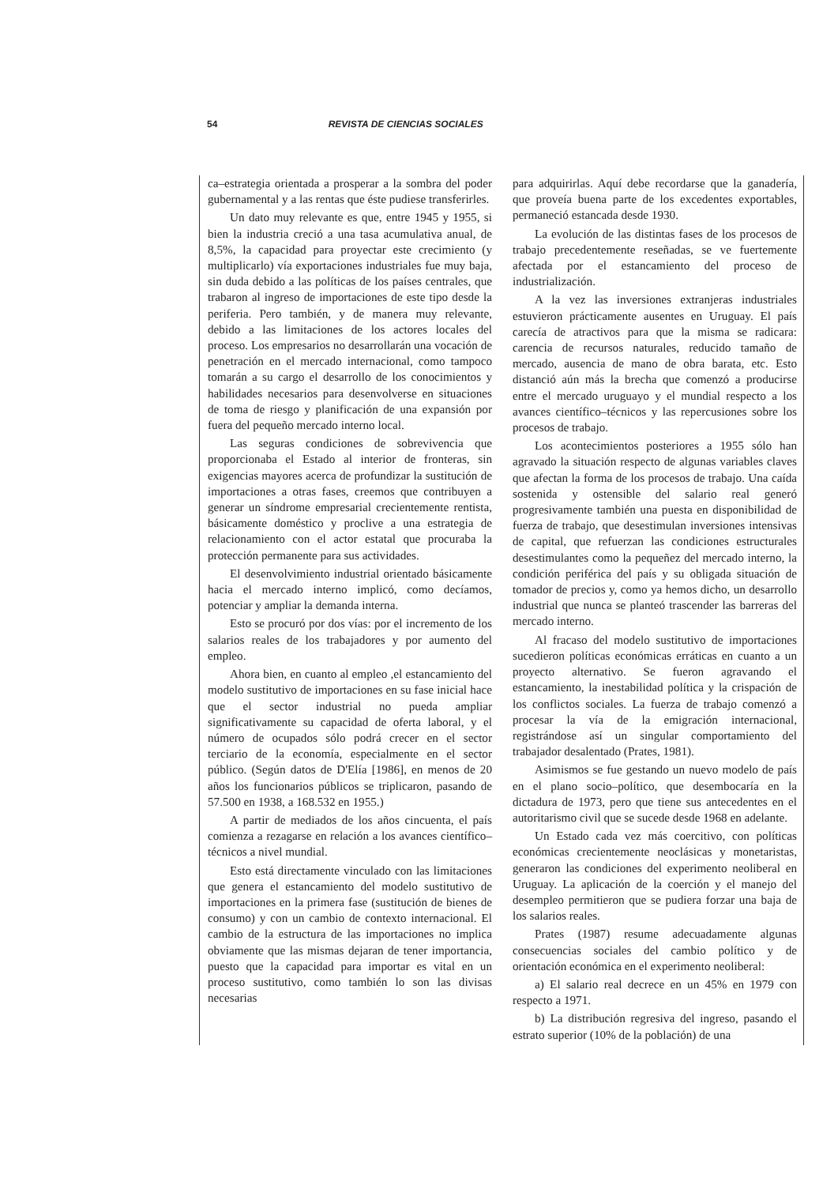54 REVISTA DE CIENCIAS SOCIALES
ca–estrategia orientada a prosperar a la sombra del poder gubernamental y a las rentas que éste pudiese transferirles.
Un dato muy relevante es que, entre 1945 y 1955, si bien la industria creció a una tasa acumulativa anual, de 8,5%, la capacidad para proyectar este crecimiento (y multiplicarlo) vía exportaciones industriales fue muy baja, sin duda debido a las políticas de los países centrales, que trabaron al ingreso de importaciones de este tipo desde la periferia. Pero también, y de manera muy relevante, debido a las limitaciones de los actores locales del proceso. Los empresarios no desarrollarán una vocación de penetración en el mercado internacional, como tampoco tomarán a su cargo el desarrollo de los conocimientos y habilidades necesarios para desenvolverse en situaciones de toma de riesgo y planificación de una expansión por fuera del pequeño mercado interno local.
Las seguras condiciones de sobrevivencia que proporcionaba el Estado al interior de fronteras, sin exigencias mayores acerca de profundizar la sustitución de importaciones a otras fases, creemos que contribuyen a generar un síndrome empresarial crecientemente rentista, básicamente doméstico y proclive a una estrategia de relacionamiento con el actor estatal que procuraba la protección permanente para sus actividades.
El desenvolvimiento industrial orientado básicamente hacia el mercado interno implicó, como decíamos, potenciar y ampliar la demanda interna.
Esto se procuró por dos vías: por el incremento de los salarios reales de los trabajadores y por aumento del empleo.
Ahora bien, en cuanto al empleo ,el estancamiento del modelo sustitutivo de importaciones en su fase inicial hace que el sector industrial no pueda ampliar significativamente su capacidad de oferta laboral, y el número de ocupados sólo podrá crecer en el sector terciario de la economía, especialmente en el sector público. (Según datos de D'Elía [1986], en menos de 20 años los funcionarios públicos se triplicaron, pasando de 57.500 en 1938, a 168.532 en 1955.)
A partir de mediados de los años cincuenta, el país comienza a rezagarse en relación a los avances científico–técnicos a nivel mundial.
Esto está directamente vinculado con las limitaciones que genera el estancamiento del modelo sustitutivo de importaciones en la primera fase (sustitución de bienes de consumo) y con un cambio de contexto internacional. El cambio de la estructura de las importaciones no implica obviamente que las mismas dejaran de tener importancia, puesto que la capacidad para importar es vital en un proceso sustitutivo, como también lo son las divisas necesarias
para adquirirlas. Aquí debe recordarse que la ganadería, que proveía buena parte de los excedentes exportables, permaneció estancada desde 1930.
La evolución de las distintas fases de los procesos de trabajo precedentemente reseñadas, se ve fuertemente afectada por el estancamiento del proceso de industrialización.
A la vez las inversiones extranjeras industriales estuvieron prácticamente ausentes en Uruguay. El país carecía de atractivos para que la misma se radicara: carencia de recursos naturales, reducido tamaño de mercado, ausencia de mano de obra barata, etc. Esto distanció aún más la brecha que comenzó a producirse entre el mercado uruguayo y el mundial respecto a los avances científico–técnicos y las repercusiones sobre los procesos de trabajo.
Los acontecimientos posteriores a 1955 sólo han agravado la situación respecto de algunas variables claves que afectan la forma de los procesos de trabajo. Una caída sostenida y ostensible del salario real generó progresivamente también una puesta en disponibilidad de fuerza de trabajo, que desestimulan inversiones intensivas de capital, que refuerzan las condiciones estructurales desestimulantes como la pequeñez del mercado interno, la condición periférica del país y su obligada situación de tomador de precios y, como ya hemos dicho, un desarrollo industrial que nunca se planteó trascender las barreras del mercado interno.
Al fracaso del modelo sustitutivo de importaciones sucedieron políticas económicas erráticas en cuanto a un proyecto alternativo. Se fueron agravando el estancamiento, la inestabilidad política y la crispación de los conflictos sociales. La fuerza de trabajo comenzó a procesar la vía de la emigración internacional, registrándose así un singular comportamiento del trabajador desalentado (Prates, 1981).
Asimismos se fue gestando un nuevo modelo de país en el plano socio–político, que desembocaría en la dictadura de 1973, pero que tiene sus antecedentes en el autoritarismo civil que se sucede desde 1968 en adelante.
Un Estado cada vez más coercitivo, con políticas económicas crecientemente neoclásicas y monetaristas, generaron las condiciones del experimento neoliberal en Uruguay. La aplicación de la coerción y el manejo del desempleo permitieron que se pudiera forzar una baja de los salarios reales.
Prates (1987) resume adecuadamente algunas consecuencias sociales del cambio político y de orientación económica en el experimento neoliberal:
a) El salario real decrece en un 45% en 1979 con respecto a 1971.
b) La distribución regresiva del ingreso, pasando el estrato superior (10% de la población) de una